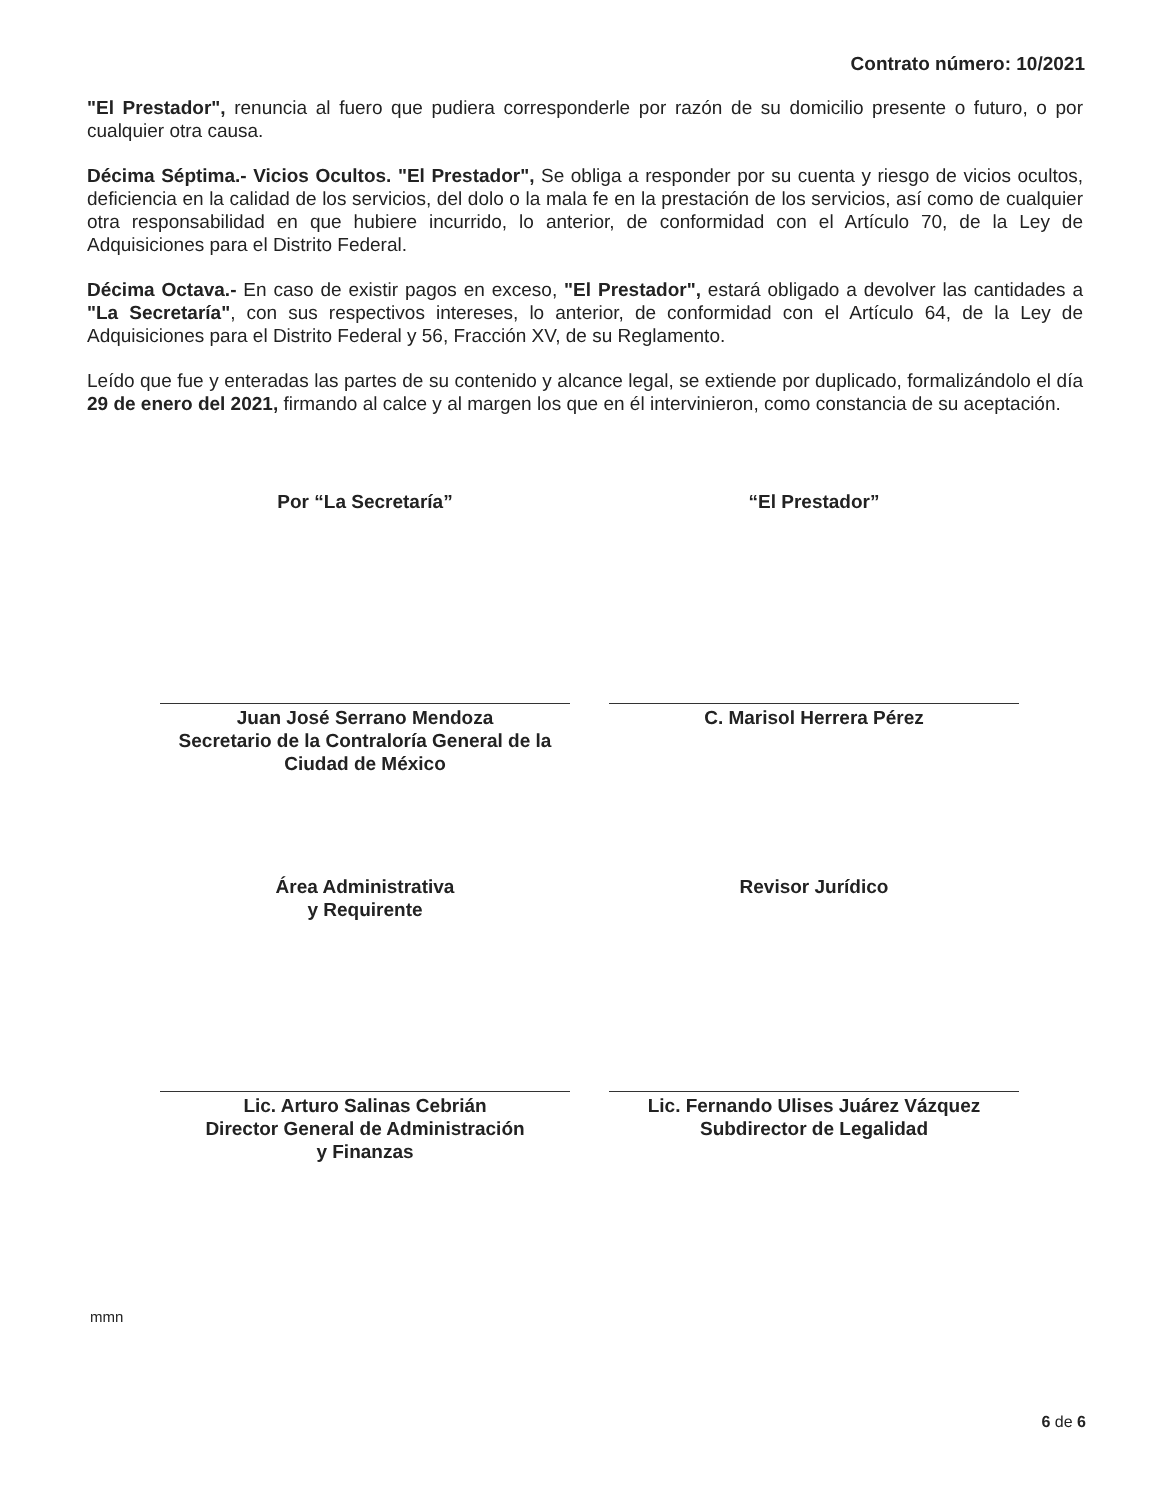Contrato número: 10/2021
"El Prestador", renuncia al fuero que pudiera corresponderle por razón de su domicilio presente o futuro, o por cualquier otra causa.
Décima Séptima.- Vicios Ocultos. "El Prestador", Se obliga a responder por su cuenta y riesgo de vicios ocultos, deficiencia en la calidad de los servicios, del dolo o la mala fe en la prestación de los servicios, así como de cualquier otra responsabilidad en que hubiere incurrido, lo anterior, de conformidad con el Artículo 70, de la Ley de Adquisiciones para el Distrito Federal.
Décima Octava.- En caso de existir pagos en exceso, "El Prestador", estará obligado a devolver las cantidades a "La Secretaría", con sus respectivos intereses, lo anterior, de conformidad con el Artículo 64, de la Ley de Adquisiciones para el Distrito Federal y 56, Fracción XV, de su Reglamento.
Leído que fue y enteradas las partes de su contenido y alcance legal, se extiende por duplicado, formalizándolo el día 29 de enero del 2021, firmando al calce y al margen los que en él intervinieron, como constancia de su aceptación.
Por “La Secretaría”
Juan José Serrano Mendoza
Secretario de la Contraloría General de la Ciudad de México
“El Prestador”
C. Marisol Herrera Pérez
Área Administrativa
y Requirente
Lic. Arturo Salinas Cebrián
Director General de Administración
y Finanzas
Revisor Jurídico
Lic. Fernando Ulises Juárez Vázquez
Subdirector de Legalidad
mmn
6 de 6